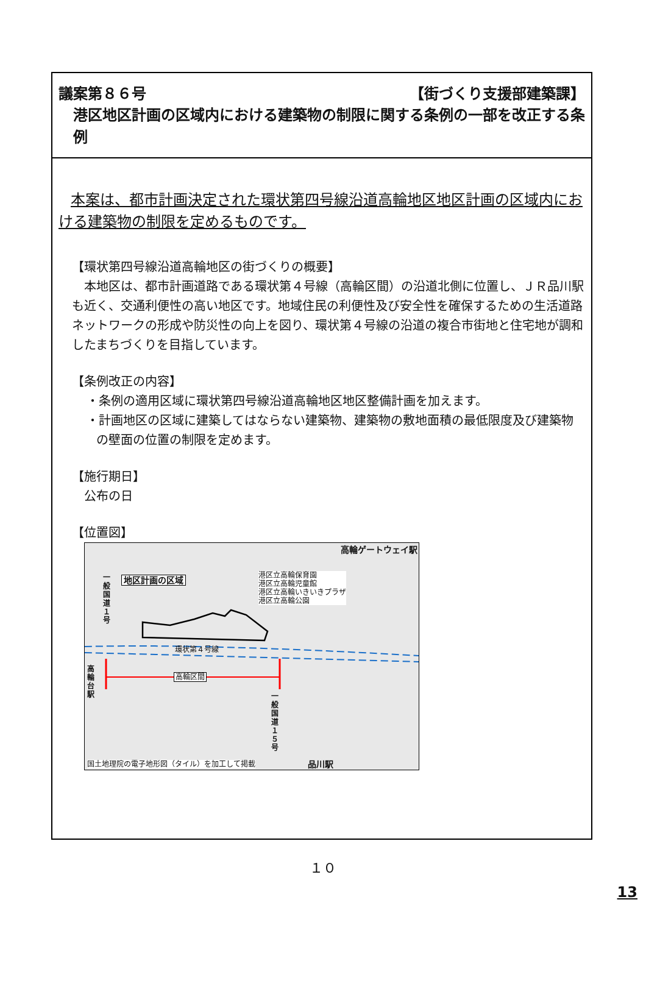議案第８６号 【街づくり支援部建築課】
港区地区計画の区域内における建築物の制限に関する条例の一部を改正する条例
本案は、都市計画決定された環状第四号線沿道高輪地区地区計画の区域内における建築物の制限を定めるものです。
【環状第四号線沿道高輪地区の街づくりの概要】
本地区は、都市計画道路である環状第４号線（高輪区間）の沿道北側に位置し、ＪＲ品川駅も近く、交通利便性の高い地区です。地域住民の利便性及び安全性を確保するための生活道路ネットワークの形成や防災性の向上を図り、環状第４号線の沿道の複合市街地と住宅地が調和したまちづくりを目指しています。
【条例改正の内容】
・条例の適用区域に環状第四号線沿道高輪地区地区整備計画を加えます。
・計画地区の区域に建築してはならない建築物、建築物の敷地面積の最低限度及び建築物の壁面の位置の制限を定めます。
【施行期日】
公布の日
【位置図】
高輪ゲートウェイ駅
地区計画の区域
港区立高輪保育園
港区立高輪児童館
港区立高輪いきいきプラザ
港区立高輪公園
一般国道１号
環状第４号線
高輪区間
高輪台駅
一般国道１５号
国土地理院の電子地形図（タイル）を加工して掲載
品川駅
１０
13